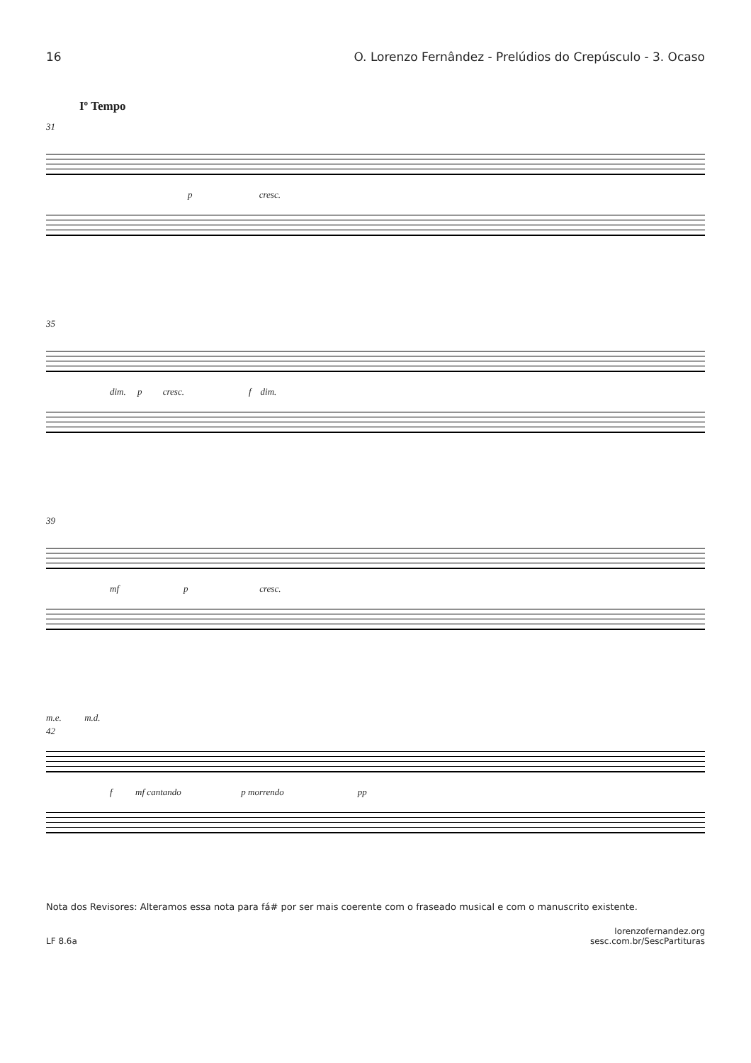16 O. Lorenzo Fernândez - Prelúdios do Crepúsculo - 3. Ocaso
Iº Tempo
31
p cresc.
35
dim. p cresc. f dim.
39
mf p cresc.
m.e. m.d.
42
f mf cantando p morrendo pp
Nota dos Revisores: Alteramos essa nota para fá# por ser mais coerente com o fraseado musical e com o manuscrito existente.
LF 8.6a lorenzofernandez.org
sesc.com.br/SescPartituras